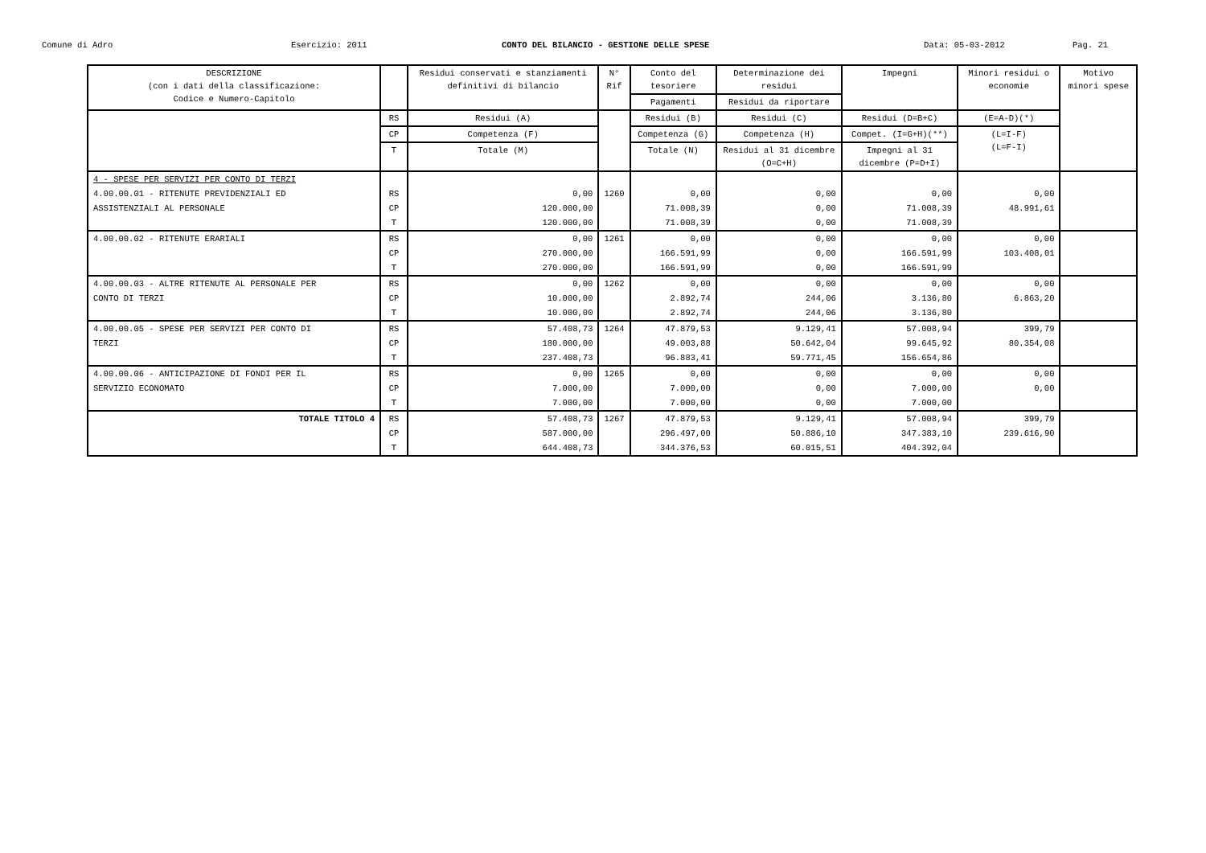Comune di Adro Esercizio: 2011 CONTO DEL BILANCIO - GESTIONE DELLE SPESE Data: 05-03-2012 Pag. 21
| DESCRIZIONE (con i dati della classificazione: Codice e Numero-Capitolo | | Residui conservati e stanziamenti definitivi di bilancio | N° Rif | Conto del tesoriere | Determinazione dei residui | Impegni | Minori residui o economie | Motivo minori spese |
| --- | --- | --- | --- | --- | --- | --- | --- | --- |
| | | | | Pagamenti | Residui da riportare | | | |
| | RS | Residui (A) | | Residui (B) | Residui (C) | Residui (D=B+C) | (E=A-D)(*) | |
| | CP | Competenza (F) | | Competenza (G) | Competenza (H) | Compet. (I=G+H)(**) | (L=I-F) (L=F-I) | |
| | T | Totale (M) | | Totale (N) | Residui al 31 dicembre (O=C+H) | Impegni al 31 dicembre (P=D+I) | | |
| 4 - SPESE PER SERVIZI PER CONTO DI TERZI | | | | | | | | |
| 4.00.00.01 - RITENUTE PREVIDENZIALI ED | RS | 0,00 | 1260 | 0,00 | 0,00 | 0,00 | 0,00 | |
| ASSISTENZIALI AL PERSONALE | CP | 120.000,00 | | 71.008,39 | 0,00 | 71.008,39 | 48.991,61 | |
| | T | 120.000,00 | | 71.008,39 | 0,00 | 71.008,39 | | |
| 4.00.00.02 - RITENUTE ERARIALI | RS | 0,00 | 1261 | 0,00 | 0,00 | 0,00 | 0,00 | |
| | CP | 270.000,00 | | 166.591,99 | 0,00 | 166.591,99 | 103.408,01 | |
| | T | 270.000,00 | | 166.591,99 | 0,00 | 166.591,99 | | |
| 4.00.00.03 - ALTRE RITENUTE AL PERSONALE PER | RS | 0,00 | 1262 | 0,00 | 0,00 | 0,00 | 0,00 | |
| CONTO DI TERZI | CP | 10.000,00 | | 2.892,74 | 244,06 | 3.136,80 | 6.863,20 | |
| | T | 10.000,00 | | 2.892,74 | 244,06 | 3.136,80 | | |
| 4.00.00.05 - SPESE PER SERVIZI PER CONTO DI | RS | 57.408,73 | 1264 | 47.879,53 | 9.129,41 | 57.008,94 | 399,79 | |
| TERZI | CP | 180.000,00 | | 49.003,88 | 50.642,04 | 99.645,92 | 80.354,08 | |
| | T | 237.408,73 | | 96.883,41 | 59.771,45 | 156.654,86 | | |
| 4.00.00.06 - ANTICIPAZIONE DI FONDI PER IL | RS | 0,00 | 1265 | 0,00 | 0,00 | 0,00 | 0,00 | |
| SERVIZIO ECONOMATO | CP | 7.000,00 | | 7.000,00 | 0,00 | 7.000,00 | 0,00 | |
| | T | 7.000,00 | | 7.000,00 | 0,00 | 7.000,00 | | |
| TOTALE TITOLO 4 | RS | 57.408,73 | 1267 | 47.879,53 | 9.129,41 | 57.008,94 | 399,79 | |
| | CP | 587.000,00 | | 296.497,00 | 50.886,10 | 347.383,10 | 239.616,90 | |
| | T | 644.408,73 | | 344.376,53 | 60.015,51 | 404.392,04 | | |